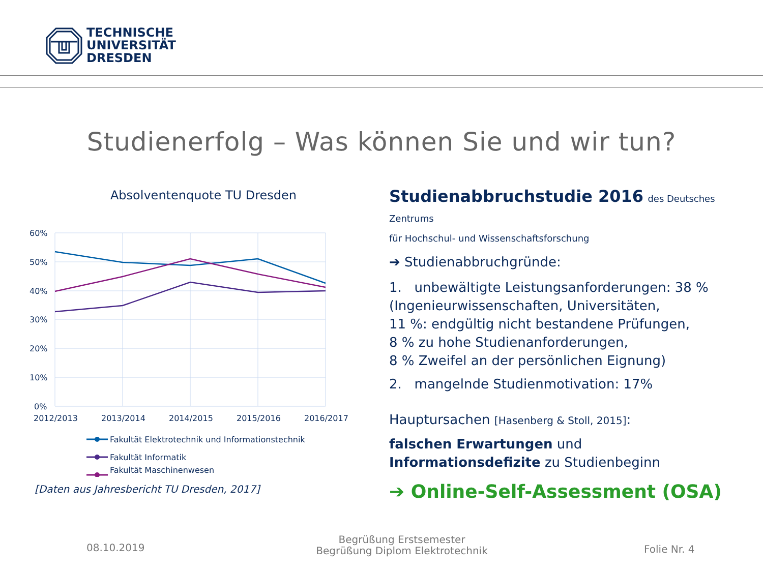TECHNISCHE
UNIVERSITÄT
DRESDEN
Studienerfolg – Was können Sie und wir tun?
Absolventenquote TU Dresden
60%
50%
40%
30%
20%
10%
0%
2012/2013
2013/2014
2014/2015
2015/2016
2016/2017
Fakultät Elektrotechnik und Informationstechnik
Fakultät Informatik
Fakultät Maschinenwesen
[Daten aus Jahresbericht TU Dresden, 2017]
Studienabbruchstudie 2016 des Deutsches Zentrums
für Hochschul- und Wissenschaftsforschung
➔ Studienabbruchgründe:
1. unbewältigte Leistungsanforderungen: 38 %
(Ingenieurwissenschaften, Universitäten,
11 %: endgültig nicht bestandene Prüfungen,
8 % zu hohe Studienanforderungen,
8 % Zweifel an der persönlichen Eignung)
2. mangelnde Studienmotivation: 17%
Hauptursachen [Hasenberg & Stoll, 2015]:
falschen Erwartungen und
Informationsdefizite zu Studienbeginn
➔ Online-Self-Assessment (OSA)
08.10.2019
Begrüßung Erstsemester
Begrüßung Diplom Elektrotechnik
Folie Nr. 4